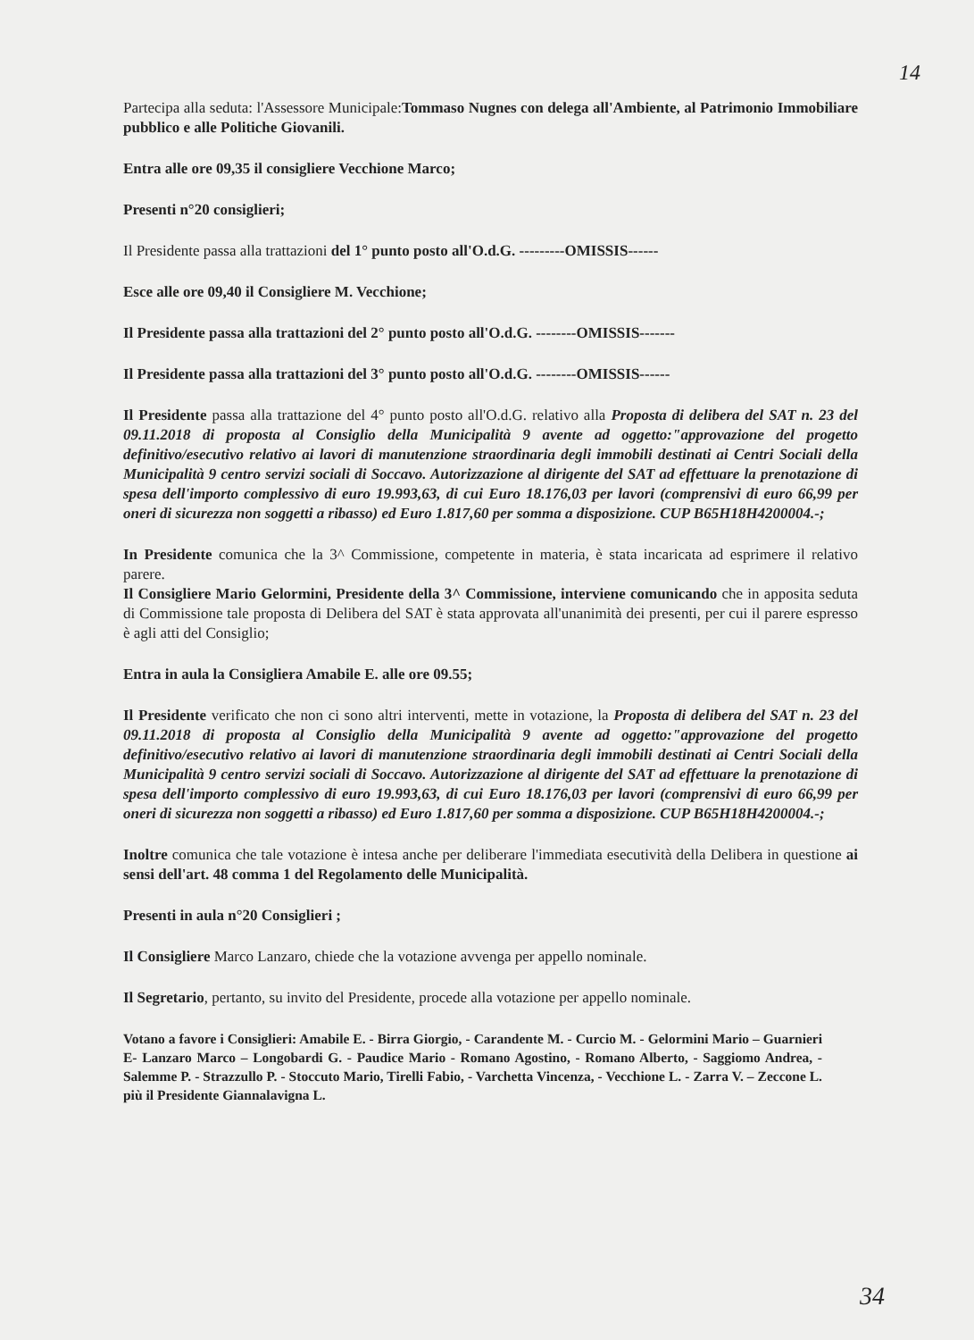14
Partecipa alla seduta: l'Assessore Municipale:Tommaso Nugnes con delega all'Ambiente, al Patrimonio Immobiliare pubblico e alle Politiche Giovanili.
Entra alle ore 09,35 il consigliere Vecchione Marco;
Presenti n°20 consiglieri;
Il Presidente passa alla trattazioni del 1° punto posto all'O.d.G. ---------OMISSIS------
Esce alle ore 09,40 il Consigliere M. Vecchione;
Il Presidente passa alla trattazioni del 2° punto posto all'O.d.G. --------OMISSIS-------
Il Presidente passa alla trattazioni del 3° punto posto all'O.d.G. --------OMISSIS------
Il Presidente passa alla trattazione del 4° punto posto all'O.d.G. relativo alla Proposta di delibera del SAT n. 23 del 09.11.2018 di proposta al Consiglio della Municipalità 9 avente ad oggetto:"approvazione del progetto definitivo/esecutivo relativo ai lavori di manutenzione straordinaria degli immobili destinati ai Centri Sociali della Municipalità 9 centro servizi sociali di Soccavo. Autorizzazione al dirigente del SAT ad effettuare la prenotazione di spesa dell'importo complessivo di euro 19.993,63, di cui Euro 18.176,03 per lavori (comprensivi di euro 66,99 per oneri di sicurezza non soggetti a ribasso) ed Euro 1.817,60 per somma a disposizione. CUP B65H18H4200004.-;
In Presidente comunica che la 3^ Commissione, competente in materia, è stata incaricata ad esprimere il relativo parere.
Il Consigliere Mario Gelormini, Presidente della 3^ Commissione, interviene comunicando che in apposita seduta di Commissione tale proposta di Delibera del SAT è stata approvata all'unanimità dei presenti, per cui il parere espresso è agli atti del Consiglio;
Entra in aula la Consigliera Amabile E. alle ore 09.55;
Il Presidente verificato che non ci sono altri interventi, mette in votazione, la Proposta di delibera del SAT n. 23 del 09.11.2018 di proposta al Consiglio della Municipalità 9 avente ad oggetto:"approvazione del progetto definitivo/esecutivo relativo ai lavori di manutenzione straordinaria degli immobili destinati ai Centri Sociali della Municipalità 9 centro servizi sociali di Soccavo. Autorizzazione al dirigente del SAT ad effettuare la prenotazione di spesa dell'importo complessivo di euro 19.993,63, di cui Euro 18.176,03 per lavori (comprensivi di euro 66,99 per oneri di sicurezza non soggetti a ribasso) ed Euro 1.817,60 per somma a disposizione. CUP B65H18H4200004.-;
Inoltre comunica che tale votazione è intesa anche per deliberare l'immediata esecutività della Delibera in questione ai sensi dell'art. 48 comma 1 del Regolamento delle Municipalità.
Presenti in aula n°20 Consiglieri ;
Il Consigliere Marco Lanzaro, chiede che la votazione avvenga per appello nominale.
Il Segretario, pertanto, su invito del Presidente, procede alla votazione per appello nominale.
Votano a favore i Consiglieri: Amabile E. - Birra Giorgio, - Carandente M. - Curcio M. - Gelormini Mario – Guarnieri E- Lanzaro Marco – Longobardi G. - Paudice Mario - Romano Agostino, - Romano Alberto, - Saggiomo Andrea, - Salemme P. - Strazzullo P. - Stoccuto Mario, Tirelli Fabio, - Varchetta Vincenza, - Vecchione L. - Zarra V. – Zeccone L. più il Presidente Giannalavigna L.
34